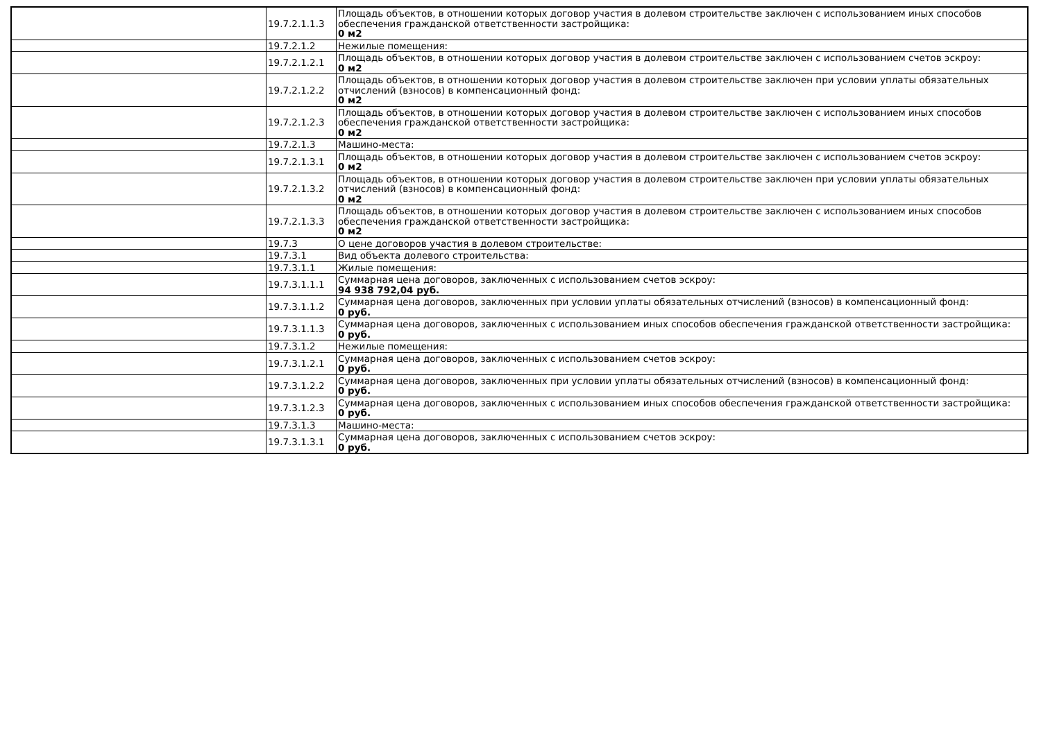| | 19.7.2.1.1.3 | Площадь объектов, в отношении которых договор участия в долевом строительстве заключен с использованием иных способов обеспечения гражданской ответственности застройщика: 0 м2 |
| | 19.7.2.1.2 | Нежилые помещения: |
| | 19.7.2.1.2.1 | Площадь объектов, в отношении которых договор участия в долевом строительстве заключен с использованием счетов эскроу: 0 м2 |
| | 19.7.2.1.2.2 | Площадь объектов, в отношении которых договор участия в долевом строительстве заключен при условии уплаты обязательных отчислений (взносов) в компенсационный фонд: 0 м2 |
| | 19.7.2.1.2.3 | Площадь объектов, в отношении которых договор участия в долевом строительстве заключен с использованием иных способов обеспечения гражданской ответственности застройщика: 0 м2 |
| | 19.7.2.1.3 | Машино-места: |
| | 19.7.2.1.3.1 | Площадь объектов, в отношении которых договор участия в долевом строительстве заключен с использованием счетов эскроу: 0 м2 |
| | 19.7.2.1.3.2 | Площадь объектов, в отношении которых договор участия в долевом строительстве заключен при условии уплаты обязательных отчислений (взносов) в компенсационный фонд: 0 м2 |
| | 19.7.2.1.3.3 | Площадь объектов, в отношении которых договор участия в долевом строительстве заключен с использованием иных способов обеспечения гражданской ответственности застройщика: 0 м2 |
| | 19.7.3 | О цене договоров участия в долевом строительстве: |
| | 19.7.3.1 | Вид объекта долевого строительства: |
| | 19.7.3.1.1 | Жилые помещения: |
| | 19.7.3.1.1.1 | Суммарная цена договоров, заключенных с использованием счетов эскроу: 94 938 792,04 руб. |
| | 19.7.3.1.1.2 | Суммарная цена договоров, заключенных при условии уплаты обязательных отчислений (взносов) в компенсационный фонд: 0 руб. |
| | 19.7.3.1.1.3 | Суммарная цена договоров, заключенных с использованием иных способов обеспечения гражданской ответственности застройщика: 0 руб. |
| | 19.7.3.1.2 | Нежилые помещения: |
| | 19.7.3.1.2.1 | Суммарная цена договоров, заключенных с использованием счетов эскроу: 0 руб. |
| | 19.7.3.1.2.2 | Суммарная цена договоров, заключенных при условии уплаты обязательных отчислений (взносов) в компенсационный фонд: 0 руб. |
| | 19.7.3.1.2.3 | Суммарная цена договоров, заключенных с использованием иных способов обеспечения гражданской ответственности застройщика: 0 руб. |
| | 19.7.3.1.3 | Машино-места: |
| | 19.7.3.1.3.1 | Суммарная цена договоров, заключенных с использованием счетов эскроу: 0 руб. |